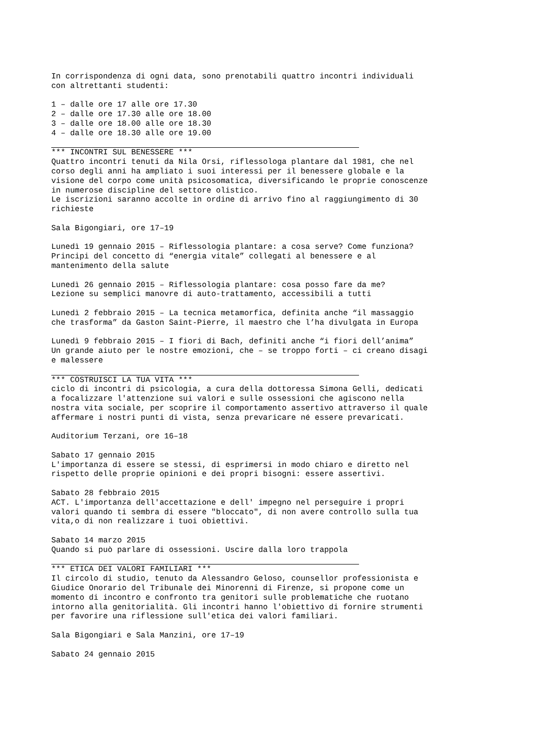In corrispondenza di ogni data, sono prenotabili quattro incontri individuali con altrettanti studenti:
1 – dalle ore 17 alle ore 17.30 2 – dalle ore 17.30 alle ore 18.00 3 – dalle ore 18.00 alle ore 18.30 4 – dalle ore 18.30 alle ore 19.00
*** INCONTRI SUL BENESSERE *** Quattro incontri tenuti da Nila Orsi, riflessologa plantare dal 1981, che nel corso degli anni ha ampliato i suoi interessi per il benessere globale e la visione del corpo come unità psicosomatica, diversificando le proprie conoscenze in numerose discipline del settore olistico. Le iscrizioni saranno accolte in ordine di arrivo fino al raggiungimento di 30 richieste
Sala Bigongiari, ore 17–19
Lunedì 19 gennaio 2015 – Riflessologia plantare: a cosa serve? Come funziona? Principi del concetto di “energia vitale” collegati al benessere e al mantenimento della salute
Lunedì 26 gennaio 2015 – Riflessologia plantare: cosa posso fare da me? Lezione su semplici manovre di auto-trattamento, accessibili a tutti
Lunedì 2 febbraio 2015 – La tecnica metamorfica, definita anche “il massaggio che trasforma” da Gaston Saint-Pierre, il maestro che l’ha divulgata in Europa
Lunedì 9 febbraio 2015 – I fiori di Bach, definiti anche “i fiori dell’anima” Un grande aiuto per le nostre emozioni, che – se troppo forti – ci creano disagi e malessere
*** COSTRUISCI LA TUA VITA *** ciclo di incontri di psicologia, a cura della dottoressa Simona Gelli, dedicati a focalizzare l'attenzione sui valori e sulle ossessioni che agiscono nella nostra vita sociale, per scoprire il comportamento assertivo attraverso il quale affermare i nostri punti di vista, senza prevaricare né essere prevaricati.
Auditorium Terzani, ore 16–18
Sabato 17 gennaio 2015 L'importanza di essere se stessi, di esprimersi in modo chiaro e diretto nel rispetto delle proprie opinioni e dei propri bisogni: essere assertivi.
Sabato 28 febbraio 2015 ACT. L'importanza dell'accettazione e dell' impegno nel perseguire i propri valori quando ti sembra di essere "bloccato", di non avere controllo sulla tua vita,o di non realizzare i tuoi obiettivi.
Sabato 14 marzo 2015 Quando si può parlare di ossessioni. Uscire dalla loro trappola
*** ETICA DEI VALORI FAMILIARI *** Il circolo di studio, tenuto da Alessandro Geloso, counsellor professionista e Giudice Onorario del Tribunale dei Minorenni di Firenze, si propone come un momento di incontro e confronto tra genitori sulle problematiche che ruotano intorno alla genitorialità. Gli incontri hanno l'obiettivo di fornire strumenti per favorire una riflessione sull'etica dei valori familiari.
Sala Bigongiari e Sala Manzini, ore 17–19
Sabato 24 gennaio 2015